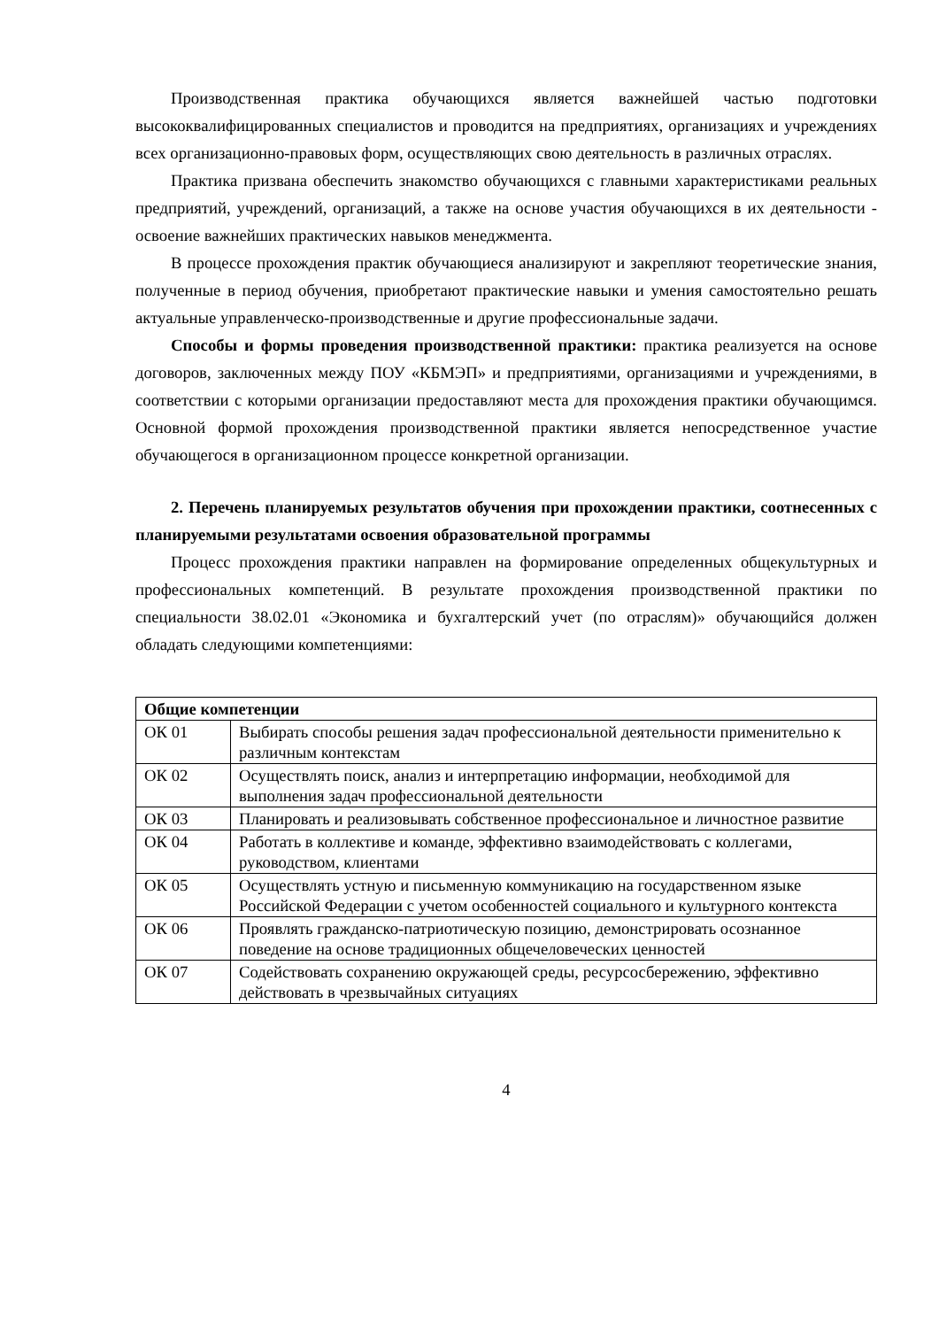Производственная практика обучающихся является важнейшей частью подготовки высококвалифицированных специалистов и проводится на предприятиях, организациях и учреждениях всех организационно-правовых форм, осуществляющих свою деятельность в различных отраслях.
Практика призвана обеспечить знакомство обучающихся с главными характеристиками реальных предприятий, учреждений, организаций, а также на основе участия обучающихся в их деятельности - освоение важнейших практических навыков менеджмента.
В процессе прохождения практик обучающиеся анализируют и закрепляют теоретические знания, полученные в период обучения, приобретают практические навыки и умения самостоятельно решать актуальные управленческо-производственные и другие профессиональные задачи.
Способы и формы проведения производственной практики: практика реализуется на основе договоров, заключенных между ПОУ «КБМЭП» и предприятиями, организациями и учреждениями, в соответствии с которыми организации предоставляют места для прохождения практики обучающимся. Основной формой прохождения производственной практики является непосредственное участие обучающегося в организационном процессе конкретной организации.
2. Перечень планируемых результатов обучения при прохождении практики, соотнесенных с планируемыми результатами освоения образовательной программы
Процесс прохождения практики направлен на формирование определенных общекультурных и профессиональных компетенций. В результате прохождения производственной практики по специальности 38.02.01 «Экономика и бухгалтерский учет (по отраслям)» обучающийся должен обладать следующими компетенциями:
| Общие компетенции | |
| --- | --- |
| ОК 01 | Выбирать способы решения задач профессиональной деятельности применительно к различным контекстам |
| ОК 02 | Осуществлять поиск, анализ и интерпретацию информации, необходимой для выполнения задач профессиональной деятельности |
| ОК 03 | Планировать и реализовывать собственное профессиональное и личностное развитие |
| ОК 04 | Работать в коллективе и команде, эффективно взаимодействовать с коллегами, руководством, клиентами |
| ОК 05 | Осуществлять устную и письменную коммуникацию на государственном языке Российской Федерации с учетом особенностей социального и культурного контекста |
| ОК 06 | Проявлять гражданско-патриотическую позицию, демонстрировать осознанное поведение на основе традиционных общечеловеческих ценностей |
| ОК 07 | Содействовать сохранению окружающей среды, ресурсосбережению, эффективно действовать в чрезвычайных ситуациях |
4